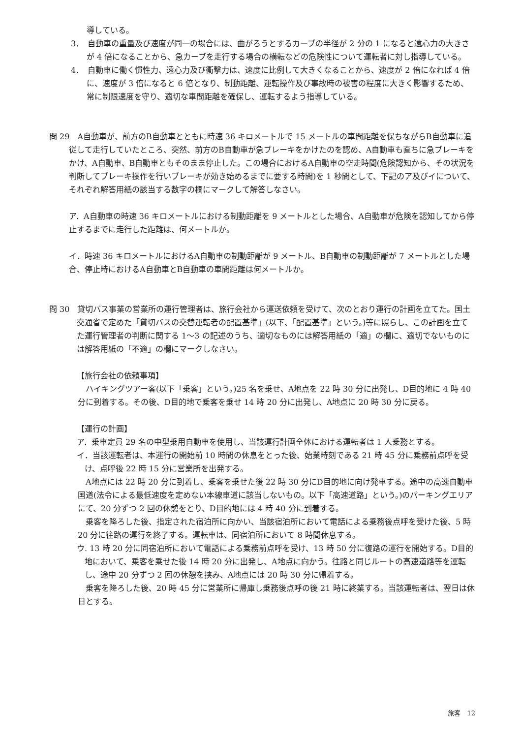導している。
3．　自動車の重量及び速度が同一の場合には、曲がろうとするカーブの半径が 2 分の 1 になると遠心力の大きさが 4 倍になることから、急カーブを走行する場合の横転などの危険性について運転者に対し指導している。
4．　自動車に働く慣性力、遠心力及び衝撃力は、速度に比例して大きくなることから、速度が 2 倍になれば 4 倍に、速度が 3 倍になると 6 倍となり、制動距離、運転操作及び事故時の被害の程度に大きく影響するため、常に制限速度を守り、適切な車間距離を確保し、運転するよう指導している。
問 29　A自動車が、前方のB自動車とともに時速 36 キロメートルで 15 メートルの車間距離を保ちながらB自動車に追従して走行していたところ、突然、前方のB自動車が急ブレーキをかけたのを認め、A自動車も直ちに急ブレーキをかけ、A自動車、B自動車ともそのまま停止した。この場合におけるA自動車の空走時間(危険認知から、その状況を判断してブレーキ操作を行いブレーキが効き始めるまでに要する時間)を 1 秒間として、下記のア及びイについて、それぞれ解答用紙の該当する数字の欄にマークして解答しなさい。
ア．A自動車の時速 36 キロメートルにおける制動距離を 9 メートルとした場合、A自動車が危険を認知してから停止するまでに走行した距離は、何メートルか。
イ．時速 36 キロメートルにおけるA自動車の制動距離が 9 メートル、B自動車の制動距離が 7 メートルとした場合、停止時におけるA自動車とB自動車の車間距離は何メートルか。
問 30　貸切バス事業の営業所の運行管理者は、旅行会社から運送依頼を受けて、次のとおり運行の計画を立てた。国土交通省で定めた「貸切バスの交替運転者の配置基準」(以下、「配置基準」という。)等に照らし、この計画を立てた運行管理者の判断に関する 1～3 の記述のうち、適切なものには解答用紙の「適」の欄に、適切でないものには解答用紙の「不適」の欄にマークしなさい。
【旅行会社の依頼事項】
　ハイキングツアー客(以下「乗客」という。)25 名を乗せ、A地点を 22 時 30 分に出発し、D目的地に 4 時 40 分に到着する。その後、D目的地で乗客を乗せ 14 時 20 分に出発し、A地点に 20 時 30 分に戻る。
【運行の計画】
ア．乗車定員 29 名の中型乗用自動車を使用し、当該運行計画全体における運転者は 1 人乗務とする。
イ．当該運転者は、本運行の開始前 10 時間の休息をとった後、始業時刻である 21 時 45 分に乗務前点呼を受け、点呼後 22 時 15 分に営業所を出発する。
　A地点には 22 時 20 分に到着し、乗客を乗せた後 22 時 30 分にD目的地に向け発車する。途中の高速自動車国道(法令による最低速度を定めない本線車道に該当しないもの。以下「高速道路」という。)のパーキングエリアにて、20 分ずつ 2 回の休憩をとり、D目的地には 4 時 40 分に到着する。
　乗客を降ろした後、指定された宿泊所に向かい、当該宿泊所において電話による乗務後点呼を受けた後、5 時 20 分に往路の運行を終了する。運転車は、同宿泊所において 8 時間休息する。
ウ. 13 時 20 分に同宿泊所において電話による乗務前点呼を受け、13 時 50 分に復路の運行を開始する。D目的地において、乗客を乗せた後 14 時 20 分に出発し、A地点に向かう。往路と同じルートの高速道路等を運転し、途中 20 分ずつ 2 回の休憩を挟み、A地点には 20 時 30 分に帰着する。
　乗客を降ろした後、20 時 45 分に営業所に帰庫し乗務後点呼の後 21 時に終業する。当該運転者は、翌日は休日とする。
旅客　12